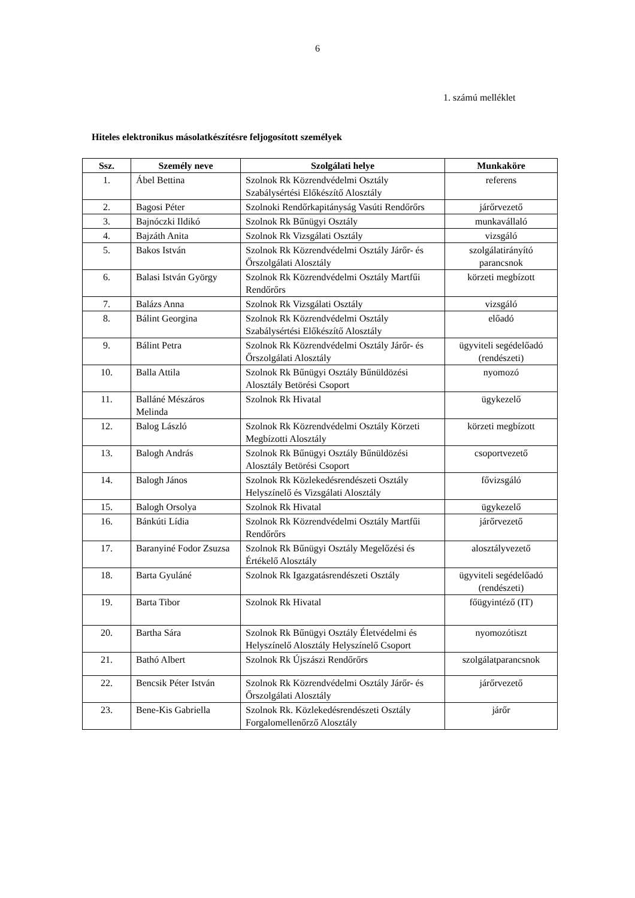6
1. számú melléklet
Hiteles elektronikus másolatkészítésre feljogosított személyek
| Ssz. | Személy neve | Szolgálati helye | Munkaköre |
| --- | --- | --- | --- |
| 1. | Ábel Bettina | Szolnok Rk Közrendvédelmi Osztály Szabálysértési Előkészítő Alosztály | referens |
| 2. | Bagosi Péter | Szolnoki Rendőrkapitányság Vasúti Rendőrőrs | járőrvezető |
| 3. | Bajnóczki Ildikó | Szolnok Rk Bűnügyi Osztály | munkavállaló |
| 4. | Bajzáth Anita | Szolnok Rk Vizsgálati Osztály | vizsgáló |
| 5. | Bakos István | Szolnok Rk Közrendvédelmi Osztály Járőr- és Őrszolgálati Alosztály | szolgálatirányító parancsnok |
| 6. | Balasi István György | Szolnok Rk Közrendvédelmi Osztály Martfűi Rendőrőrs | körzeti megbízott |
| 7. | Balázs Anna | Szolnok Rk Vizsgálati Osztály | vizsgáló |
| 8. | Bálint Georgina | Szolnok Rk Közrendvédelmi Osztály Szabálysértési Előkészítő Alosztály | előadó |
| 9. | Bálint Petra | Szolnok Rk Közrendvédelmi Osztály Járőr- és Őrszolgálati Alosztály | ügyviteli segédelőadó (rendészeti) |
| 10. | Balla Attila | Szolnok Rk Bűnügyi Osztály Bűnüldözési Alosztály Betörési Csoport | nyomozó |
| 11. | Balláné Mészáros Melinda | Szolnok Rk Hivatal | ügykezelő |
| 12. | Balog László | Szolnok Rk Közrendvédelmi Osztály Körzeti Megbízotti Alosztály | körzeti megbízott |
| 13. | Balogh András | Szolnok Rk Bűnügyi Osztály Bűnüldözési Alosztály Betörési Csoport | csoportvezető |
| 14. | Balogh János | Szolnok Rk Közlekedésrendészeti Osztály Helyszínelő és Vizsgálati Alosztály | fővizsgáló |
| 15. | Balogh Orsolya | Szolnok Rk Hivatal | ügykezelő |
| 16. | Bánkúti Lídia | Szolnok Rk Közrendvédelmi Osztály Martfűi Rendőrőrs | járőrvezető |
| 17. | Baranyiné Fodor Zsuzsa | Szolnok Rk Bűnügyi Osztály Megelőzési és Értékelő Alosztály | alosztályvezető |
| 18. | Barta Gyuláné | Szolnok Rk Igazgatásrendészeti Osztály | ügyviteli segédelőadó (rendészeti) |
| 19. | Barta Tibor | Szolnok Rk Hivatal | főügyintéző (IT) |
| 20. | Bartha Sára | Szolnok Rk Bűnügyi Osztály Életvédelmi és Helyszínelő Alosztály Helyszínelő Csoport | nyomozótiszt |
| 21. | Bathó Albert | Szolnok Rk Újszászi Rendőrőrs | szolgálatparancsnok |
| 22. | Bencsik Péter István | Szolnok Rk Közrendvédelmi Osztály Járőr- és Őrszolgálati Alosztály | járőrvezető |
| 23. | Bene-Kis Gabriella | Szolnok Rk. Közlekedésrendészeti Osztály Forgalomellenőrző Alosztály | járőr |